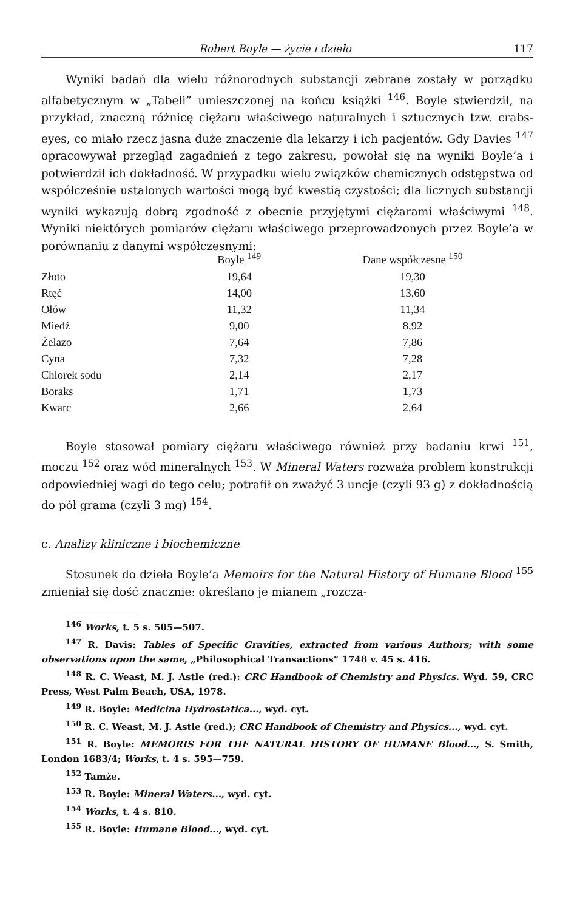Robert Boyle — życie i dzieło 117
Wyniki badań dla wielu różnorodnych substancji zebrane zostały w porządku alfabetycznym w „Tabeli” umieszczonej na końcu książki <sup>146</sup>. Boyle stwierdził, na przykład, znaczną różnicę ciężaru właściwego naturalnych i sztucznych tzw. crabs-eyes, co miało rzecz jasna duże znaczenie dla lekarzy i ich pacjentów. Gdy Davies <sup>147</sup> opracowywał przegląd zagadnień z tego zakresu, powołał się na wyniki Boyle’a i potwierdził ich dokładność. W przypadku wielu związków chemicznych odstępstwa od współcześnie ustalonych wartości mogą być kwestią czystości; dla licznych substancji wyniki wykazują dobrą zgodność z obecnie przyjętymi ciężarami właściwymi <sup>148</sup>. Wyniki niektórych pomiarów ciężaru właściwego przeprowadzonych przez Boyle’a w porównaniu z danymi współczesnymi:
| | Boyle <sup>149</sup> | Dane współczesne <sup>150</sup> |
| --- | --- | --- |
| Złoto | 19,64 | 19,30 |
| Rtęć | 14,00 | 13,60 |
| Ołów | 11,32 | 11,34 |
| Miedź | 9,00 | 8,92 |
| Żelazo | 7,64 | 7,86 |
| Cyna | 7,32 | 7,28 |
| Chlorek sodu | 2,14 | 2,17 |
| Boraks | 1,71 | 1,73 |
| Kwarc | 2,66 | 2,64 |
Boyle stosował pomiary ciężaru właściwego również przy badaniu krwi <sup>151</sup>, moczu <sup>152</sup> oraz wód mineralnych <sup>153</sup>. W Mineral Waters rozważa problem konstrukcji odpowiedniej wagi do tego celu; potrafił on zważyć 3 uncje (czyli 93 g) z dokładnością do pół grama (czyli 3 mg) <sup>154</sup>.
c. Analizy kliniczne i biochemiczne
Stosunek do dzieła Boyle’a Memoirs for the Natural History of Humane Blood <sup>155</sup> zmieniał się dość znacznie: określano je mianem „rozcza-
<sup>146</sup> Works, t. 5 s. 505—507.
<sup>147</sup> R. Davis: Tables of Specific Gravities, extracted from various Authors; with some observations upon the same, „Philosophical Transactions” 1748 v. 45 s. 416.
<sup>148</sup> R. C. Weast, M. J. Astle (red.): CRC Handbook of Chemistry and Physics. Wyd. 59, CRC Press, West Palm Beach, USA, 1978.
<sup>149</sup> R. Boyle: Medicina Hydrostatica..., wyd. cyt.
<sup>150</sup> R. C. Weast, M. J. Astle (red.); CRC Handbook of Chemistry and Physics..., wyd. cyt.
<sup>151</sup> R. Boyle: MEMORIS FOR THE NATURAL HISTORY OF HUMANE Blood..., S. Smith, London 1683/4; Works, t. 4 s. 595—759.
<sup>152</sup> Tamże.
<sup>153</sup> R. Boyle: Mineral Waters..., wyd. cyt.
<sup>154</sup> Works, t. 4 s. 810.
<sup>155</sup> R. Boyle: Humane Blood..., wyd. cyt.